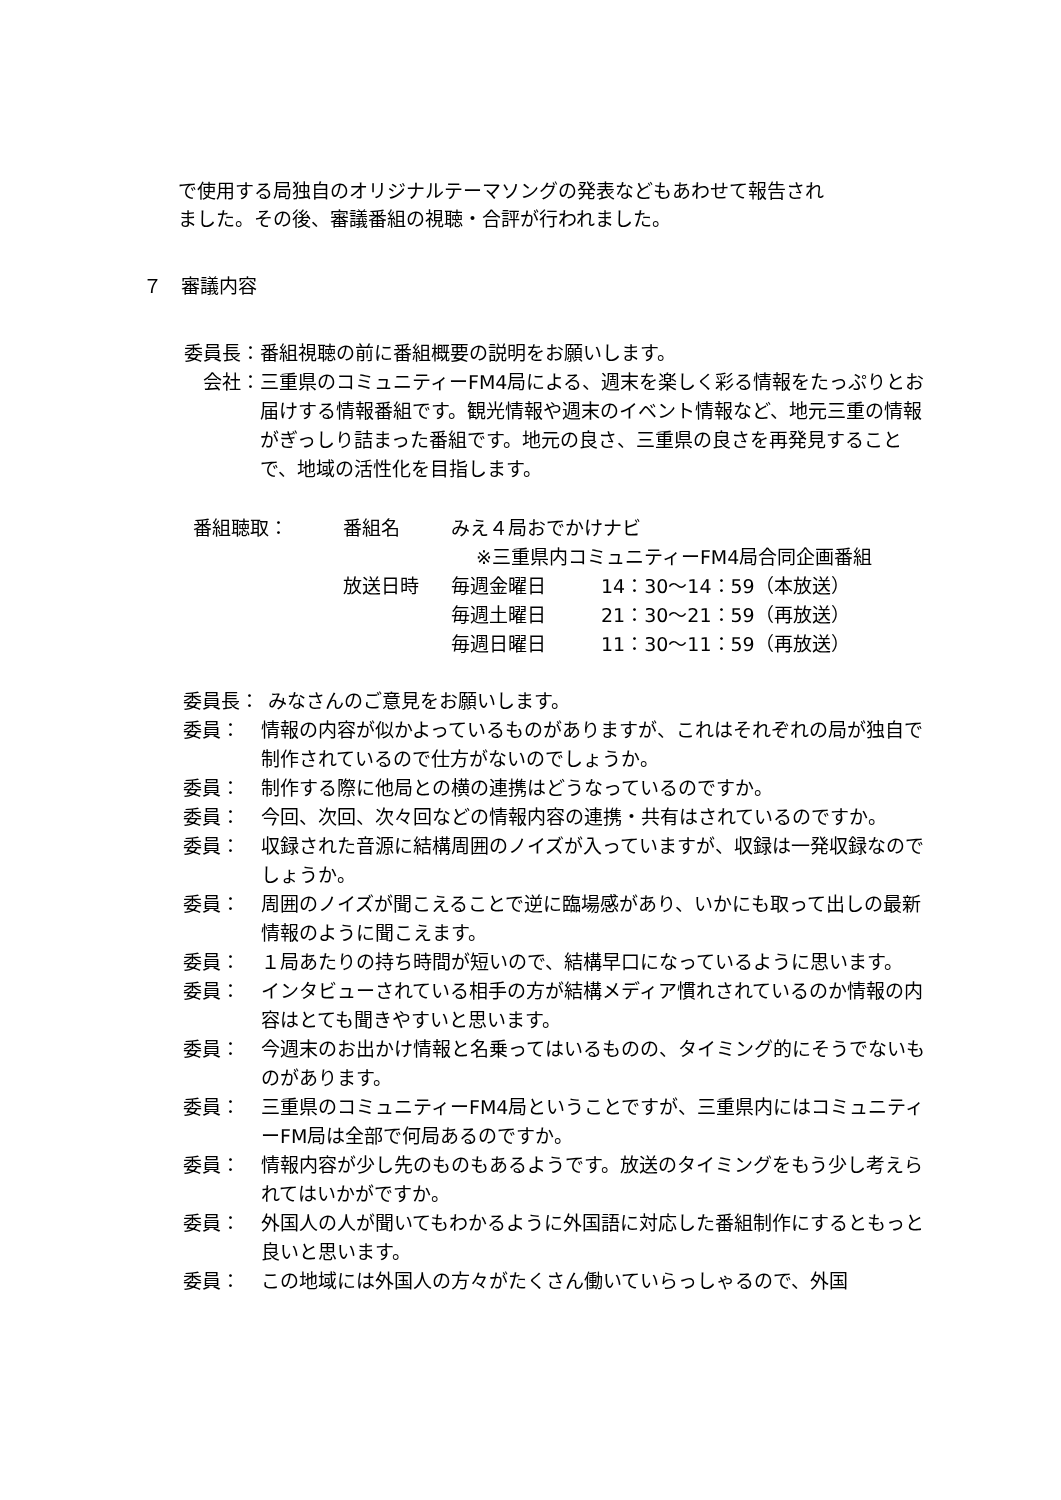で使用する局独自のオリジナルテーマソングの発表などもあわせて報告され
ました。その後、審議番組の視聴・合評が行われました。
７　審議内容
委員長： 番組視聴の前に番組概要の説明をお願いします。
会社： 三重県のコミュニティーFM4局による、週末を楽しく彩る情報をたっぷりとお届けする情報番組です。観光情報や週末のイベント情報など、地元三重の情報がぎっしり詰まった番組です。地元の良さ、三重県の良さを再発見することで、地域の活性化を目指します。
| 番組聴取： | 番組名 | みえ４局おでかけナビ | |
| | | ※三重県内コミュニティーFM4局合同企画番組 | |
| | 放送日時 | 毎週金曜日 | 14：30～14：59（本放送） |
| | | 毎週土曜日 | 21：30～21：59（再放送） |
| | | 毎週日曜日 | 11：30～11：59（再放送） |
委員長： みなさんのご意見をお願いします。
委員： 情報の内容が似かよっているものがありますが、これはそれぞれの局が独自で制作されているので仕方がないのでしょうか。
委員： 制作する際に他局との横の連携はどうなっているのですか。
委員： 今回、次回、次々回などの情報内容の連携・共有はされているのですか。
委員： 収録された音源に結構周囲のノイズが入っていますが、収録は一発収録なのでしょうか。
委員： 周囲のノイズが聞こえることで逆に臨場感があり、いかにも取って出しの最新情報のように聞こえます。
委員： １局あたりの持ち時間が短いので、結構早口になっているように思います。
委員： インタビューされている相手の方が結構メディア慣れされているのか情報の内容はとても聞きやすいと思います。
委員： 今週末のお出かけ情報と名乗ってはいるものの、タイミング的にそうでないものがあります。
委員： 三重県のコミュニティーFM4局ということですが、三重県内にはコミュニティーFM局は全部で何局あるのですか。
委員： 情報内容が少し先のものもあるようです。放送のタイミングをもう少し考えられてはいかがですか。
委員： 外国人の人が聞いてもわかるように外国語に対応した番組制作にするともっと良いと思います。
委員： この地域には外国人の方々がたくさん働いていらっしゃるので、外国